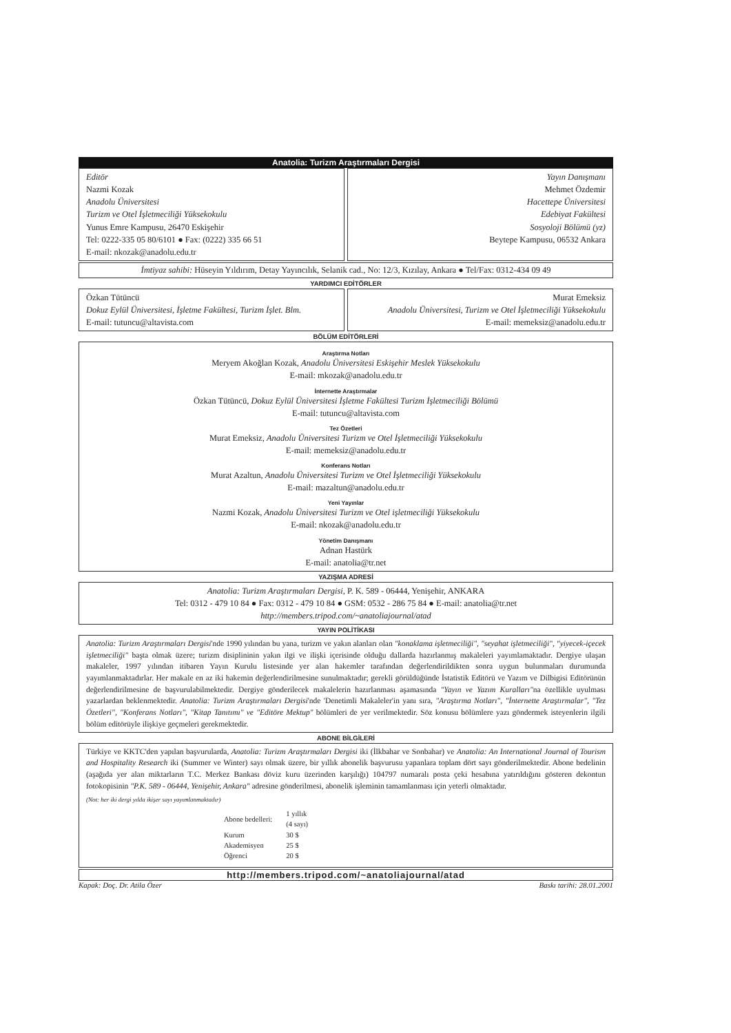Anatolia: Turizm Araştırmaları Dergisi
Editör
Nazmi Kozak
Anadolu Üniversitesi
Turizm ve Otel İşletmeciliği Yüksekokulu
Yunus Emre Kampusu, 26470 Eskişehir
Tel: 0222-335 05 80/6101 ● Fax: (0222) 335 66 51
E-mail: nkozak@anadolu.edu.tr
Yayın Danışmanı
Mehmet Özdemir
Hacettepe Üniversitesi
Edebiyat Fakültesi
Sosyoloji Bölümü (yz)
Beytepe Kampusu, 06532 Ankara
İmtiyaz sahibi: Hüseyin Yıldırım, Detay Yayıncılık, Selanik cad., No: 12/3, Kızılay, Ankara ● Tel/Fax: 0312-434 09 49
YARDIMCI EDİTÖRLER
Özkan Tütüncü
Dokuz Eylül Üniversitesi, İşletme Fakültesi, Turizm İşlet. Blm.
E-mail: tutuncu@altavista.com
Murat Emeksiz
Anadolu Üniversitesi, Turizm ve Otel İşletmeciliği Yüksekokulu
E-mail: memeksiz@anadolu.edu.tr
BÖLÜM EDİTÖRLERİ
Araştırma Notları
Meryem Akoğlan Kozak, Anadolu Üniversitesi Eskişehir Meslek Yüksekokulu
E-mail: mkozak@anadolu.edu.tr
İnternette Araştırmalar
Özkan Tütüncü, Dokuz Eylül Üniversitesi İşletme Fakültesi Turizm İşletmeciliği Bölümü
E-mail: tutuncu@altavista.com
Tez Özetleri
Murat Emeksiz, Anadolu Üniversitesi Turizm ve Otel İşletmeciliği Yüksekokulu
E-mail: memeksiz@anadolu.edu.tr
Konferans Notları
Murat Azaltun, Anadolu Üniversitesi Turizm ve Otel İşletmeciliği Yüksekokulu
E-mail: mazaltun@anadolu.edu.tr
Yeni Yayınlar
Nazmi Kozak, Anadolu Üniversitesi Turizm ve Otel işletmeciliği Yüksekokulu
E-mail: nkozak@anadolu.edu.tr
Yönetim Danışmanı
Adnan Hastürk
E-mail: anatolia@tr.net
YAZIŞMA ADRESİ
Anatolia: Turizm Araştırmaları Dergisi, P. K. 589 - 06444, Yenişehir, ANKARA
Tel: 0312 - 479 10 84 ● Fax: 0312 - 479 10 84 ● GSM: 0532 - 286 75 84 ● E-mail: anatolia@tr.net
http://members.tripod.com/~anatoliajournal/atad
YAYIN POLİTİKASI
Anatolia: Turizm Araştırmaları Dergisi'nde 1990 yılından bu yana, turizm ve yakın alanları olan "konaklama işletmeciliği", "seyahat işletmeciliği", "yiyecek-içecek işletmeciliği" başta olmak üzere; turizm disiplininin yakın ilgi ve ilişki içerisinde olduğu dallarda hazırlanmış makaleleri yayımlamaktadır. Dergiye ulaşan makaleler, 1997 yılından itibaren Yayın Kurulu listesinde yer alan hakemler tarafından değerlendirildikten sonra uygun bulunmaları durumunda yayımlanmaktadırlar. Her makale en az iki hakemin değerlendirilmesine sunulmaktadır; gerekli görüldüğünde İstatistik Editörü ve Yazım ve Dilbigisi Editörünün değerlendirilmesine de başvurulabilmektedir. Dergiye gönderilecek makalelerin hazırlanması aşamasında "Yayın ve Yazım Kuralları"na özellikle uyulması yazarlardan beklenmektedir. Anatolia: Turizm Araştırmaları Dergisi'nde 'Denetimli Makaleler'in yanı sıra, "Araştırma Notları", "İnternette Araştırmalar", "Tez Özetleri", "Konferans Notları", "Kitap Tanıtımı" ve "Editöre Mektup" bölümleri de yer verilmektedir. Söz konusu bölümlere yazı göndermek isteyenlerin ilgili bölüm editörüyle ilişkiye geçmeleri gerekmektedir.
ABONE BİLGİLERİ
Türkiye ve KKTC'den yapılan başvurularda, Anatolia: Turizm Araştırmaları Dergisi iki (İlkbahar ve Sonbahar) ve Anatolia: An International Journal of Tourism and Hospitality Research iki (Summer ve Winter) sayı olmak üzere, bir yıllık abonelik başvurusu yapanlara toplam dört sayı gönderilmektedir. Abone bedelinin (aşağıda yer alan miktarların T.C. Merkez Bankası döviz kuru üzerinden karşılığı) 104797 numaralı posta çeki hesabına yatırıldığını gösteren dekontun fotokopisinin "P.K. 589 - 06444, Yenişehir, Ankara" adresine gönderilmesi, abonelik işleminin tamamlanması için yeterli olmaktadır.
(Not: her iki dergi yılda ikişer sayı yayımlanmaktadır)
| Abone bedelleri: | 1 yıllık (4 sayı) |
| Kurum | 30 $ |
| Akademisyen | 25 $ |
| Öğrenci | 20 $ |
http://members.tripod.com/~anatoliajournal/atad
Kapak: Doç. Dr. Atila Özer Baskı tarihi: 28.01.2001